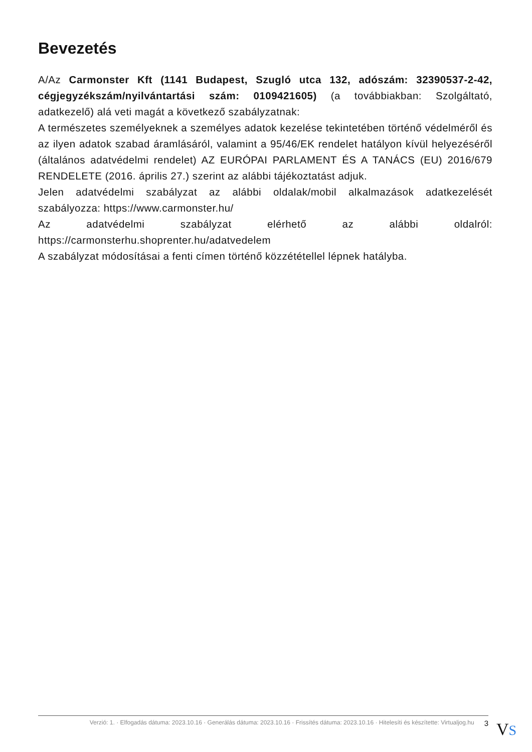Bevezetés
A/Az Carmonster Kft (1141 Budapest, Szugló utca 132, adószám: 32390537-2-42, cégjegyzékszám/nyilvántartási szám: 0109421605) (a továbbiakban: Szolgáltató, adatkezelő) alá veti magát a következő szabályzatnak:
A természetes személyeknek a személyes adatok kezelése tekintetében történő védelméről és az ilyen adatok szabad áramlásáról, valamint a 95/46/EK rendelet hatályon kívül helyezéséről (általános adatvédelmi rendelet) AZ EURÓPAI PARLAMENT ÉS A TANÁCS (EU) 2016/679 RENDELETE (2016. április 27.) szerint az alábbi tájékoztatást adjuk.
Jelen adatvédelmi szabályzat az alábbi oldalak/mobil alkalmazások adatkezelését szabályozza: https://www.carmonster.hu/
Az adatvédelmi szabályzat elérhető az alábbi oldalról: https://carmonsterhu.shoprenter.hu/adatvedelem
A szabályzat módosításai a fenti címen történő közzététellel lépnek hatályba.
Verzió: 1. · Elfogadás dátuma: 2023.10.16 · Generálás dátuma: 2023.10.16 · Frissítés dátuma: 2023.10.16 · Hitelesíti és készítette: Virtualjog.hu
3
VS